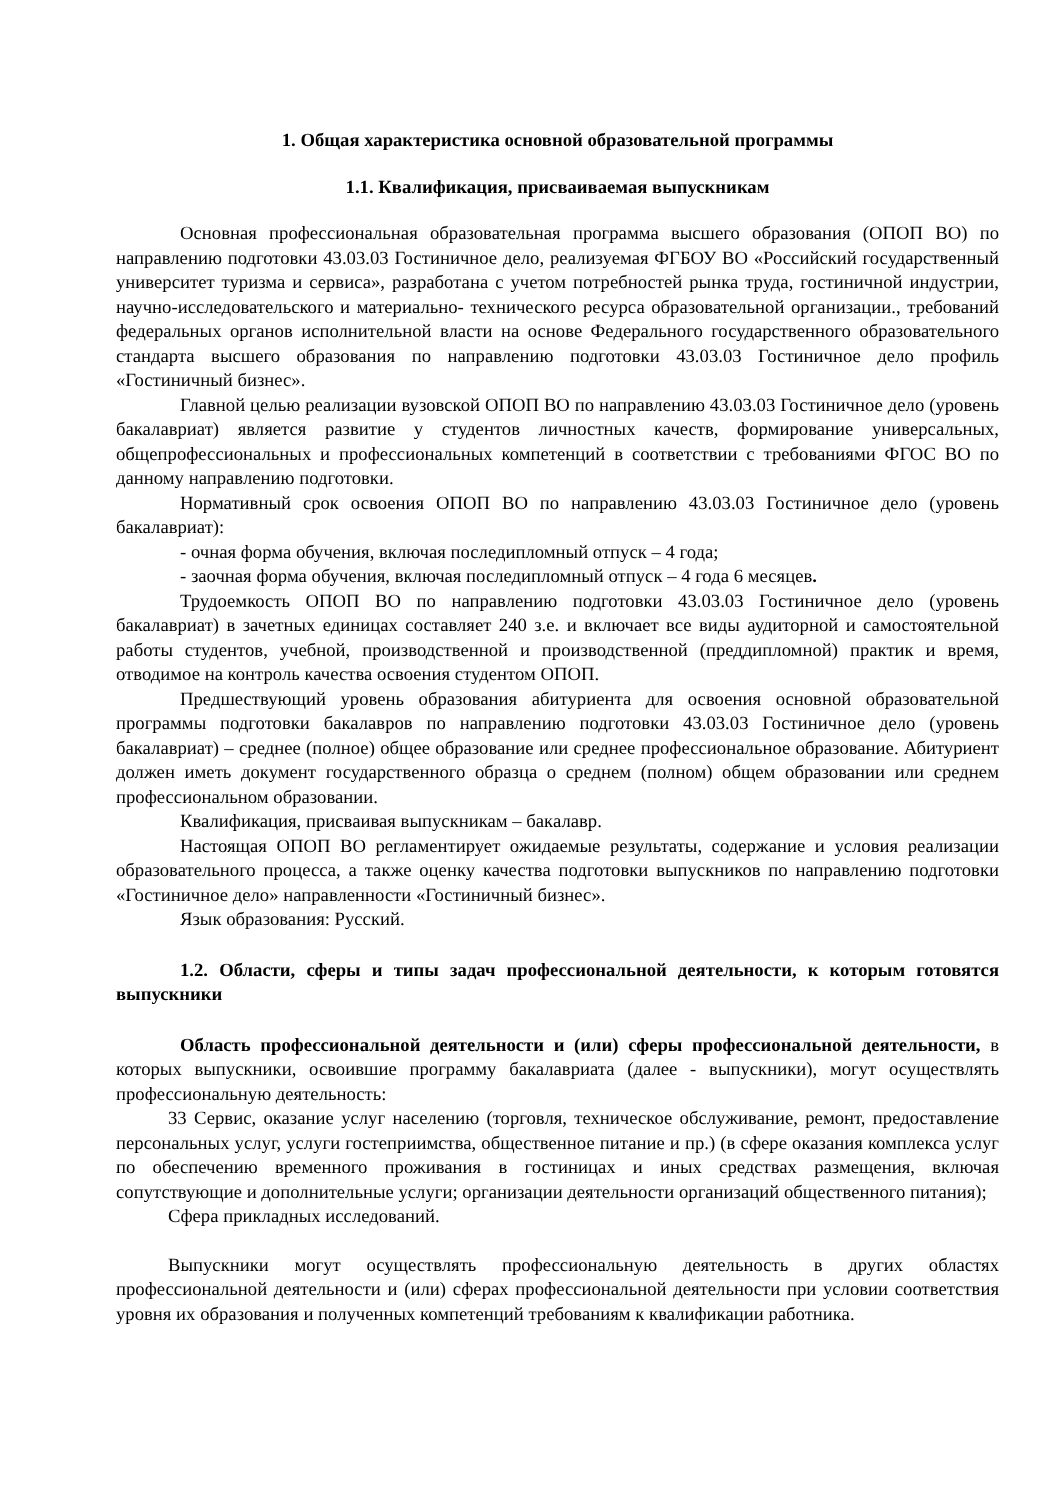1. Общая характеристика основной образовательной программы
1.1. Квалификация, присваиваемая выпускникам
Основная профессиональная образовательная программа высшего образования (ОПОП ВО) по направлению подготовки 43.03.03 Гостиничное дело, реализуемая ФГБОУ ВО «Российский государственный университет туризма и сервиса», разработана с учетом потребностей рынка труда, гостиничной индустрии, научно-исследовательского и материально- технического ресурса образовательной организации., требований федеральных органов исполнительной власти на основе Федерального государственного образовательного стандарта высшего образования по направлению подготовки 43.03.03 Гостиничное дело профиль «Гостиничный бизнес».
Главной целью реализации вузовской ОПОП ВО по направлению 43.03.03 Гостиничное дело (уровень бакалавриат) является развитие у студентов личностных качеств, формирование универсальных, общепрофессиональных и профессиональных компетенций в соответствии с требованиями ФГОС ВО по данному направлению подготовки.
Нормативный срок освоения ОПОП ВО по направлению 43.03.03 Гостиничное дело (уровень бакалавриат):
- очная форма обучения, включая последипломный отпуск – 4 года;
- заочная форма обучения, включая последипломный отпуск – 4 года 6 месяцев.
Трудоемкость ОПОП ВО по направлению подготовки 43.03.03 Гостиничное дело (уровень бакалавриат) в зачетных единицах составляет 240 з.е. и включает все виды аудиторной и самостоятельной работы студентов, учебной, производственной и производственной (преддипломной) практик и время, отводимое на контроль качества освоения студентом ОПОП.
Предшествующий уровень образования абитуриента для освоения основной образовательной программы подготовки бакалавров по направлению подготовки 43.03.03 Гостиничное дело (уровень бакалавриат) – среднее (полное) общее образование или среднее профессиональное образование. Абитуриент должен иметь документ государственного образца о среднем (полном) общем образовании или среднем профессиональном образовании.
Квалификация, присваивая выпускникам – бакалавр.
Настоящая ОПОП ВО регламентирует ожидаемые результаты, содержание и условия реализации образовательного процесса, а также оценку качества подготовки выпускников по направлению подготовки «Гостиничное дело» направленности «Гостиничный бизнес».
Язык образования: Русский.
1.2. Области, сферы и типы задач профессиональной деятельности, к которым готовятся выпускники
Область профессиональной деятельности и (или) сферы профессиональной деятельности, в которых выпускники, освоившие программу бакалавриата (далее - выпускники), могут осуществлять профессиональную деятельность:
33 Сервис, оказание услуг населению (торговля, техническое обслуживание, ремонт, предоставление персональных услуг, услуги гостеприимства, общественное питание и пр.) (в сфере оказания комплекса услуг по обеспечению временного проживания в гостиницах и иных средствах размещения, включая сопутствующие и дополнительные услуги; организации деятельности организаций общественного питания);
Сфера прикладных исследований.
Выпускники могут осуществлять профессиональную деятельность в других областях профессиональной деятельности и (или) сферах профессиональной деятельности при условии соответствия уровня их образования и полученных компетенций требованиям к квалификации работника.